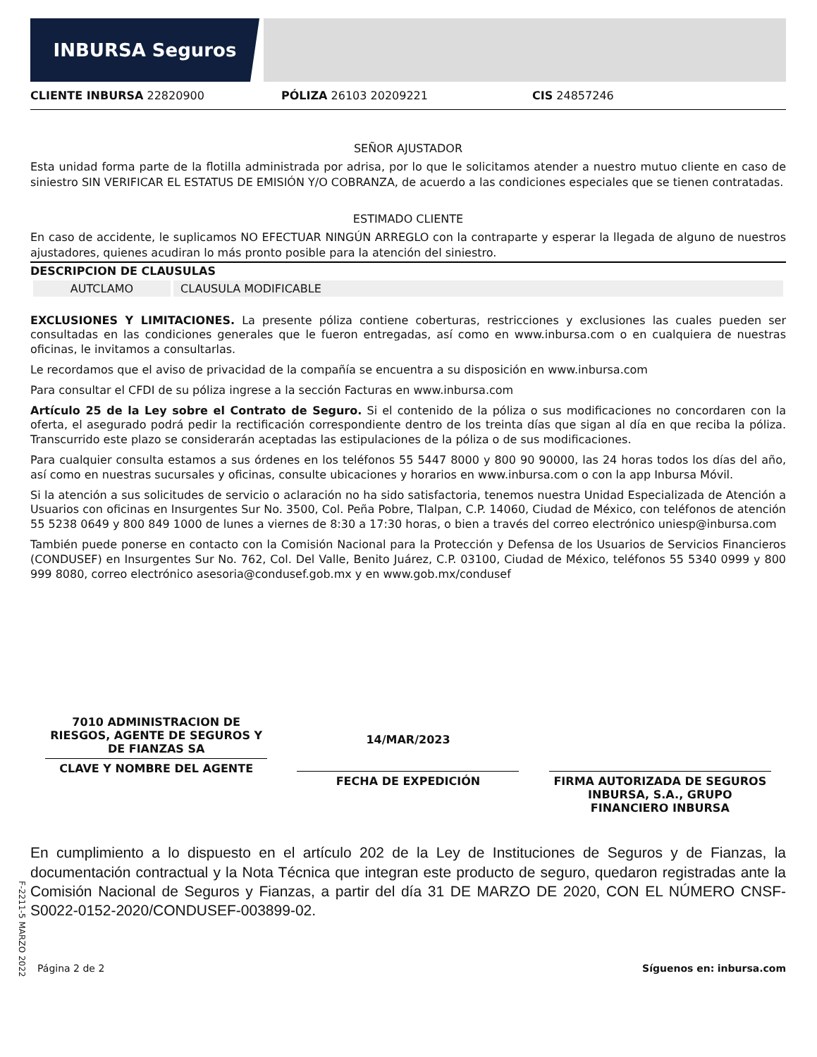INBURSA Seguros
CLIENTE INBURSA 22820900 PÓLIZA 26103 20209221 CIS 24857246
SEÑOR AJUSTADOR
Esta unidad forma parte de la flotilla administrada por adrisa, por lo que le solicitamos atender a nuestro mutuo cliente en caso de siniestro SIN VERIFICAR EL ESTATUS DE EMISIÓN Y/O COBRANZA, de acuerdo a las condiciones especiales que se tienen contratadas.
ESTIMADO CLIENTE
En caso de accidente, le suplicamos NO EFECTUAR NINGÚN ARREGLO con la contraparte y esperar la llegada de alguno de nuestros ajustadores, quienes acudiran lo más pronto posible para la atención del siniestro.
DESCRIPCION DE CLAUSULAS
| AUTCLAMO | CLAUSULA MODIFICABLE |
EXCLUSIONES Y LIMITACIONES. La presente póliza contiene coberturas, restricciones y exclusiones las cuales pueden ser consultadas en las condiciones generales que le fueron entregadas, así como en www.inbursa.com o en cualquiera de nuestras oficinas, le invitamos a consultarlas.
Le recordamos que el aviso de privacidad de la compañía se encuentra a su disposición en www.inbursa.com
Para consultar el CFDI de su póliza ingrese a la sección Facturas en www.inbursa.com
Artículo 25 de la Ley sobre el Contrato de Seguro. Si el contenido de la póliza o sus modificaciones no concordaren con la oferta, el asegurado podrá pedir la rectificación correspondiente dentro de los treinta días que sigan al día en que reciba la póliza. Transcurrido este plazo se considerarán aceptadas las estipulaciones de la póliza o de sus modificaciones.
Para cualquier consulta estamos a sus órdenes en los teléfonos 55 5447 8000 y 800 90 90000, las 24 horas todos los días del año, así como en nuestras sucursales y oficinas, consulte ubicaciones y horarios en www.inbursa.com o con la app Inbursa Móvil.
Si la atención a sus solicitudes de servicio o aclaración no ha sido satisfactoria, tenemos nuestra Unidad Especializada de Atención a Usuarios con oficinas en Insurgentes Sur No. 3500, Col. Peña Pobre, Tlalpan, C.P. 14060, Ciudad de México, con teléfonos de atención 55 5238 0649 y 800 849 1000 de lunes a viernes de 8:30 a 17:30 horas, o bien a través del correo electrónico uniesp@inbursa.com
También puede ponerse en contacto con la Comisión Nacional para la Protección y Defensa de los Usuarios de Servicios Financieros (CONDUSEF) en Insurgentes Sur No. 762, Col. Del Valle, Benito Juárez, C.P. 03100, Ciudad de México, teléfonos 55 5340 0999 y 800 999 8080, correo electrónico asesoria@condusef.gob.mx y en www.gob.mx/condusef
7010 ADMINISTRACION DE RIESGOS, AGENTE DE SEGUROS Y DE FIANZAS SA
CLAVE Y NOMBRE DEL AGENTE
14/MAR/2023
FECHA DE EXPEDICIÓN
FIRMA AUTORIZADA DE SEGUROS INBURSA, S.A., GRUPO FINANCIERO INBURSA
En cumplimiento a lo dispuesto en el artículo 202 de la Ley de Instituciones de Seguros y de Fianzas, la documentación contractual y la Nota Técnica que integran este producto de seguro, quedaron registradas ante la Comisión Nacional de Seguros y Fianzas, a partir del día 31 DE MARZO DE 2020, CON EL NÚMERO CNSF-S0022-0152-2020/CONDUSEF-003899-02.
Página 2 de 2 Síguenos en: inbursa.com
F-2211-5 MARZO 2022